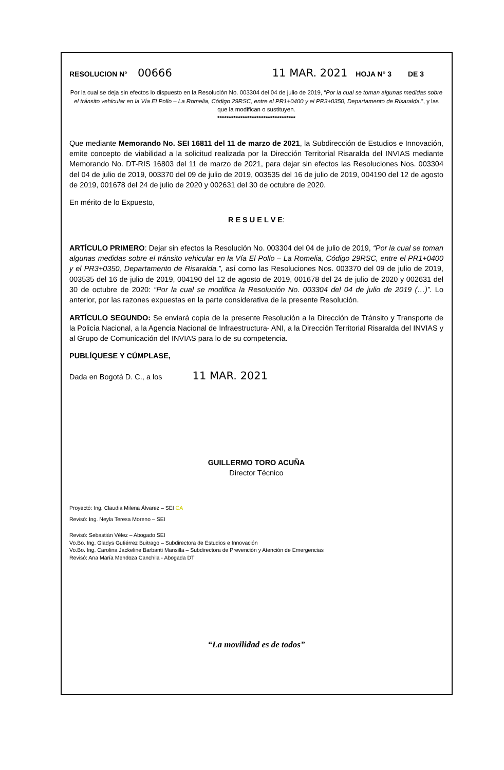RESOLUCION N° 00666 11 MAR. 2021 HOJA N° 3 DE 3
Por la cual se deja sin efectos lo dispuesto en la Resolución No. 003304 del 04 de julio de 2019, “Por la cual se toman algunas medidas sobre el tránsito vehicular en la Vía El Pollo – La Romelia, Código 29RSC, entre el PR1+0400 y el PR3+0350, Departamento de Risaralda.”, y las que la modifican o sustituyen.
**********************************
Que mediante Memorando No. SEI 16811 del 11 de marzo de 2021, la Subdirección de Estudios e Innovación, emite concepto de viabilidad a la solicitud realizada por la Dirección Territorial Risaralda del INVIAS mediante Memorando No. DT-RIS 16803 del 11 de marzo de 2021, para dejar sin efectos las Resoluciones Nos. 003304 del 04 de julio de 2019, 003370 del 09 de julio de 2019, 003535 del 16 de julio de 2019, 004190 del 12 de agosto de 2019, 001678 del 24 de julio de 2020 y 002631 del 30 de octubre de 2020.
En mérito de lo Expuesto,
R E S U E L V E:
ARTÍCULO PRIMERO: Dejar sin efectos la Resolución No. 003304 del 04 de julio de 2019, “Por la cual se toman algunas medidas sobre el tránsito vehicular en la Vía El Pollo – La Romelia, Código 29RSC, entre el PR1+0400 y el PR3+0350, Departamento de Risaralda.”, así como las Resoluciones Nos. 003370 del 09 de julio de 2019, 003535 del 16 de julio de 2019, 004190 del 12 de agosto de 2019, 001678 del 24 de julio de 2020 y 002631 del 30 de octubre de 2020: “Por la cual se modifica la Resolución No. 003304 del 04 de julio de 2019 (…)”. Lo anterior, por las razones expuestas en la parte considerativa de la presente Resolución.
ARTÍCULO SEGUNDO: Se enviará copia de la presente Resolución a la Dirección de Tránsito y Transporte de la Policía Nacional, a la Agencia Nacional de Infraestructura- ANI, a la Dirección Territorial Risaralda del INVIAS y al Grupo de Comunicación del INVIAS para lo de su competencia.
PUBLÍQUESE Y CÚMPLASE,
Dada en Bogotá D. C., a los 11 MAR. 2021
GUILLERMO TORO ACUÑA
Director Técnico
Proyectó: Ing. Claudia Milena Álvarez – SEI CA
Revisó: Ing. Neyla Teresa Moreno – SEI
Revisó: Sebastián Vélez – Abogado SEI
Vo.Bo. Ing. Gladys Gutiérrez Buitrago – Subdirectora de Estudios e Innovación
Vo.Bo. Ing. Carolina Jackeline Barbanti Mansilla – Subdirectora de Prevención y Atención de Emergencias
Revisó: Ana María Mendoza Canchila - Abogada DT
“La movilidad es de todos”